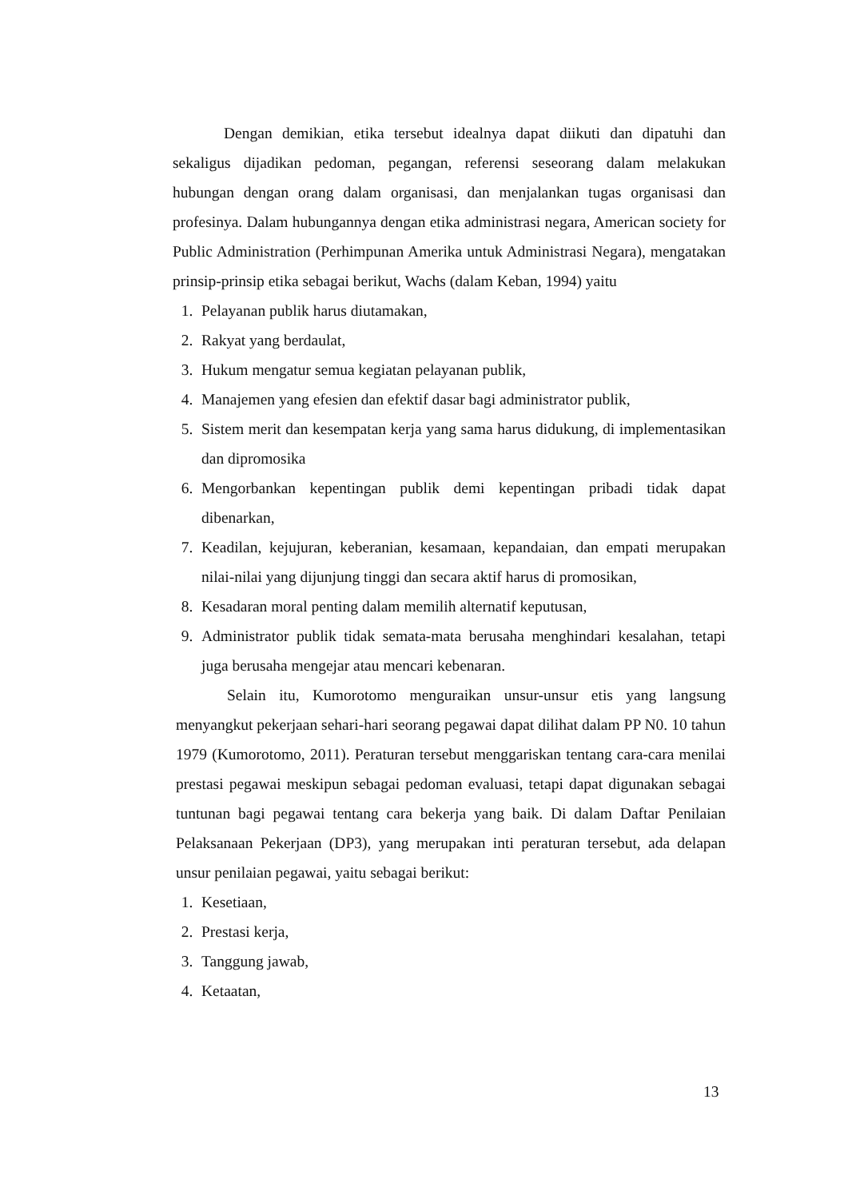Dengan demikian, etika tersebut idealnya dapat diikuti dan dipatuhi dan sekaligus dijadikan pedoman, pegangan, referensi seseorang dalam melakukan hubungan dengan orang dalam organisasi, dan menjalankan tugas organisasi dan profesinya. Dalam hubungannya dengan etika administrasi negara, American society for Public Administration (Perhimpunan Amerika untuk Administrasi Negara), mengatakan prinsip-prinsip etika sebagai berikut, Wachs (dalam Keban, 1994) yaitu
1. Pelayanan publik harus diutamakan,
2. Rakyat yang berdaulat,
3. Hukum mengatur semua kegiatan pelayanan publik,
4. Manajemen yang efesien dan efektif dasar bagi administrator publik,
5. Sistem merit dan kesempatan kerja yang sama harus didukung, di implementasikan dan dipromosika
6. Mengorbankan kepentingan publik demi kepentingan pribadi tidak dapat dibenarkan,
7. Keadilan, kejujuran, keberanian, kesamaan, kepandaian, dan empati merupakan nilai-nilai yang dijunjung tinggi dan secara aktif harus di promosikan,
8. Kesadaran moral penting dalam memilih alternatif keputusan,
9. Administrator publik tidak semata-mata berusaha menghindari kesalahan, tetapi juga berusaha mengejar atau mencari kebenaran.
Selain itu, Kumorotomo menguraikan unsur-unsur etis yang langsung menyangkut pekerjaan sehari-hari seorang pegawai dapat dilihat dalam PP N0. 10 tahun 1979 (Kumorotomo, 2011). Peraturan tersebut menggariskan tentang cara-cara menilai prestasi pegawai meskipun sebagai pedoman evaluasi, tetapi dapat digunakan sebagai tuntunan bagi pegawai tentang cara bekerja yang baik. Di dalam Daftar Penilaian Pelaksanaan Pekerjaan (DP3), yang merupakan inti peraturan tersebut, ada delapan unsur penilaian pegawai, yaitu sebagai berikut:
1. Kesetiaan,
2. Prestasi kerja,
3. Tanggung jawab,
4. Ketaatan,
13